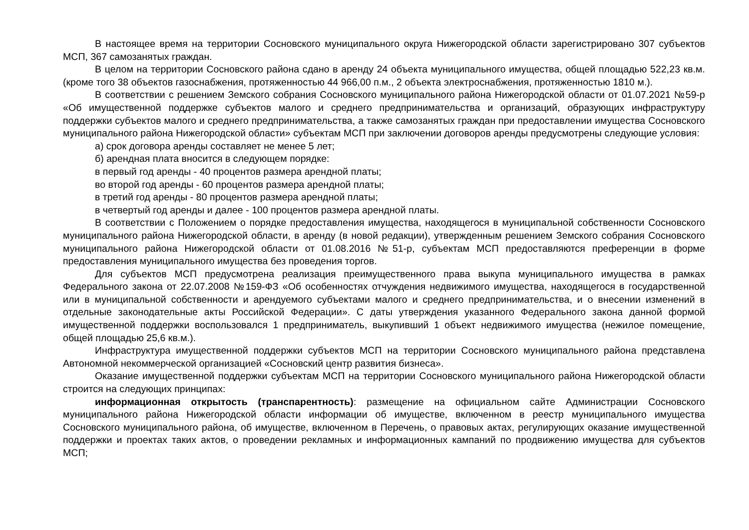В настоящее время на территории Сосновского муниципального округа Нижегородской области зарегистрировано 307 субъектов МСП, 367 самозанятых граждан.
В целом на территории Сосновского района сдано в аренду 24 объекта муниципального имущества, общей площадью 522,23 кв.м. (кроме того 38 объектов газоснабжения, протяженностью 44 966,00 п.м., 2 объекта электроснабжения, протяженностью 1810 м.).
В соответствии с решением Земского собрания Сосновского муниципального района Нижегородской области от 01.07.2021 №59-р «Об имущественной поддержке субъектов малого и среднего предпринимательства и организаций, образующих инфраструктуру поддержки субъектов малого и среднего предпринимательства, а также самозанятых граждан при предоставлении имущества Сосновского муниципального района Нижегородской области» субъектам МСП при заключении договоров аренды предусмотрены следующие условия:
а) срок договора аренды составляет не менее 5 лет;
б) арендная плата вносится в следующем порядке:
в первый год аренды - 40 процентов размера арендной платы;
во второй год аренды - 60 процентов размера арендной платы;
в третий год аренды - 80 процентов размера арендной платы;
в четвертый год аренды и далее - 100 процентов размера арендной платы.
В соответствии с Положением о порядке предоставления имущества, находящегося в муниципальной собственности Сосновского муниципального района Нижегородской области, в аренду (в новой редакции), утвержденным решением Земского собрания Сосновского муниципального района Нижегородской области от 01.08.2016 №51-р, субъектам МСП предоставляются преференции в форме предоставления муниципального имущества без проведения торгов.
Для субъектов МСП предусмотрена реализация преимущественного права выкупа муниципального имущества в рамках Федерального закона от 22.07.2008 №159-ФЗ «Об особенностях отчуждения недвижимого имущества, находящегося в государственной или в муниципальной собственности и арендуемого субъектами малого и среднего предпринимательства, и о внесении изменений в отдельные законодательные акты Российской Федерации». С даты утверждения указанного Федерального закона данной формой имущественной поддержки воспользовался 1 предприниматель, выкупивший 1 объект недвижимого имущества (нежилое помещение, общей площадью 25,6 кв.м.).
Инфраструктура имущественной поддержки субъектов МСП на территории Сосновского муниципального района представлена Автономной некоммерческой организацией «Сосновский центр развития бизнеса».
Оказание имущественной поддержки субъектам МСП на территории Сосновского муниципального района Нижегородской области строится на следующих принципах:
информационная открытость (транспарентность): размещение на официальном сайте Администрации Сосновского муниципального района Нижегородской области информации об имуществе, включенном в реестр муниципального имущества Сосновского муниципального района, об имуществе, включенном в Перечень, о правовых актах, регулирующих оказание имущественной поддержки и проектах таких актов, о проведении рекламных и информационных кампаний по продвижению имущества для субъектов МСП;